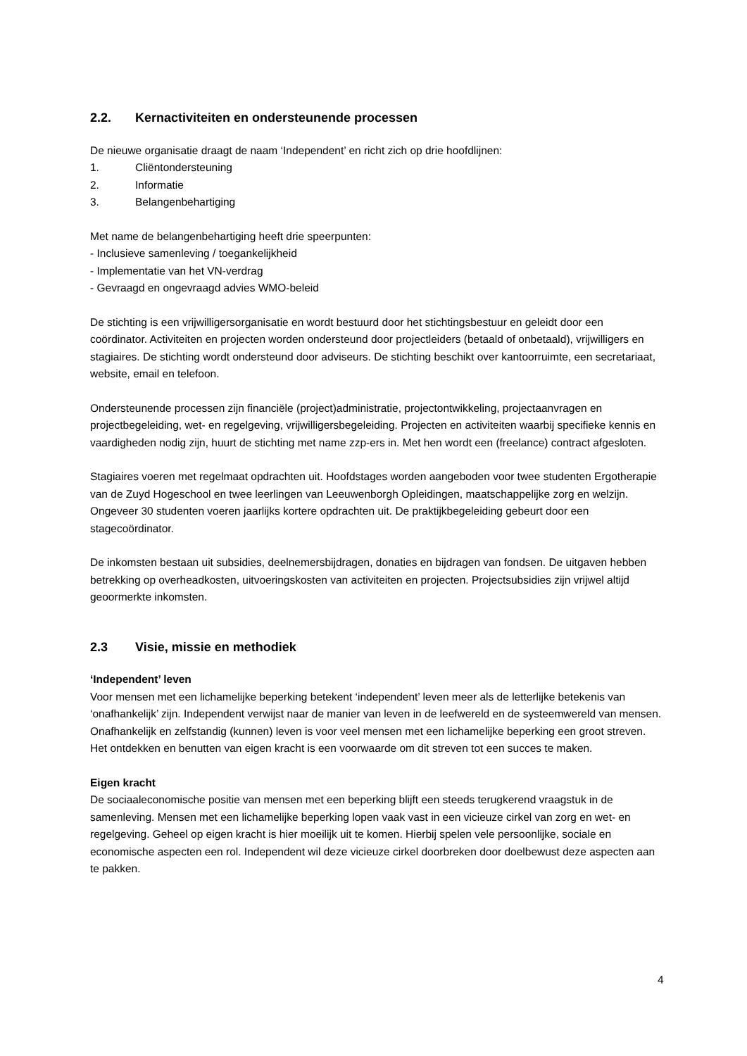2.2. Kernactiviteiten en ondersteunende processen
De nieuwe organisatie draagt de naam ‘Independent’ en richt zich op drie hoofdlijnen:
1. Cliëntondersteuning
2. Informatie
3. Belangenbehartiging
Met name de belangenbehartiging heeft drie speerpunten:
- Inclusieve samenleving / toegankelijkheid
- Implementatie van het VN-verdrag
- Gevraagd en ongevraagd advies WMO-beleid
De stichting is een vrijwilligersorganisatie en wordt bestuurd door het stichtingsbestuur en geleidt door een coördinator. Activiteiten en projecten worden ondersteund door projectleiders (betaald of onbetaald), vrijwilligers en stagiaires. De stichting wordt ondersteund door adviseurs. De stichting beschikt over kantoorruimte, een secretariaat, website, email en telefoon.
Ondersteunende processen zijn financiële (project)administratie, projectontwikkeling, projectaanvragen en projectbegeleiding, wet- en regelgeving, vrijwilligersbegeleiding. Projecten en activiteiten waarbij specifieke kennis en vaardigheden nodig zijn, huurt de stichting met name zzp-ers in. Met hen wordt een (freelance) contract afgesloten.
Stagiaires voeren met regelmaat opdrachten uit. Hoofdstages worden aangeboden voor twee studenten Ergotherapie van de Zuyd Hogeschool en twee leerlingen van Leeuwenborgh Opleidingen, maatschappelijke zorg en welzijn. Ongeveer 30 studenten voeren jaarlijks kortere opdrachten uit. De praktijkbegeleiding gebeurt door een stagecoördinator.
De inkomsten bestaan uit subsidies, deelnemersbijdragen, donaties en bijdragen van fondsen. De uitgaven hebben betrekking op overheadkosten, uitvoeringskosten van activiteiten en projecten. Projectsubsidies zijn vrijwel altijd geoormerkte inkomsten.
2.3 Visie, missie en methodiek
‘Independent’ leven
Voor mensen met een lichamelijke beperking betekent ‘independent’ leven meer als de letterlijke betekenis van ‘onafhankelijk’ zijn. Independent verwijst naar de manier van leven in de leefwereld en de systeemwereld van mensen. Onafhankelijk en zelfstandig (kunnen) leven is voor veel mensen met een lichamelijke beperking een groot streven. Het ontdekken en benutten van eigen kracht is een voorwaarde om dit streven tot een succes te maken.
Eigen kracht
De sociaaleconomische positie van mensen met een beperking blijft een steeds terugkerend vraagstuk in de samenleving. Mensen met een lichamelijke beperking lopen vaak vast in een vicieuze cirkel van zorg en wet- en regelgeving. Geheel op eigen kracht is hier moeilijk uit te komen. Hierbij spelen vele persoonlijke, sociale en economische aspecten een rol. Independent wil deze vicieuze cirkel doorbreken door doelbewust deze aspecten aan te pakken.
4